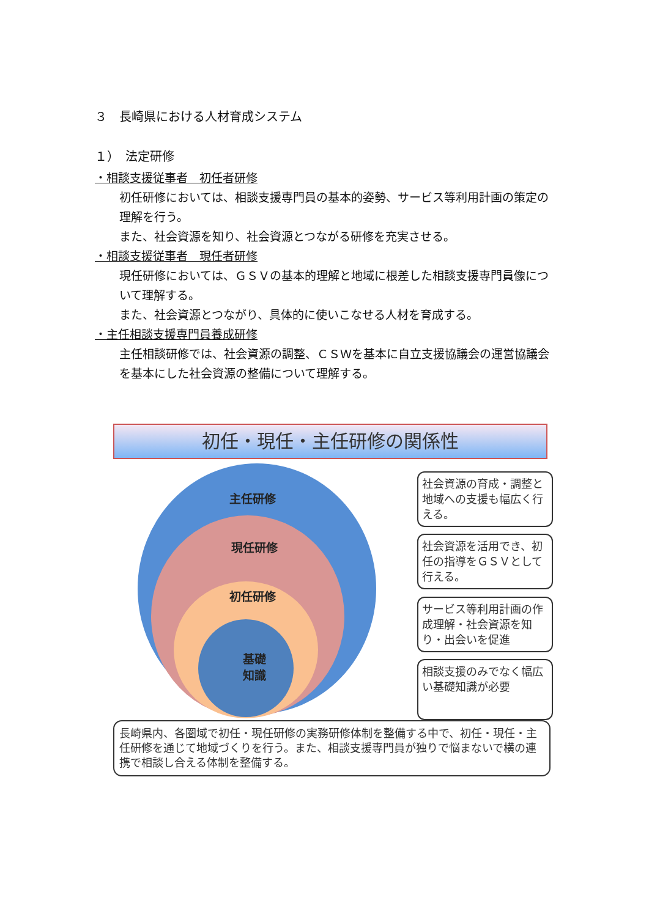３　長崎県における人材育成システム
１）　法定研修
・相談支援従事者　初任者研修
初任研修においては、相談支援専門員の基本的姿勢、サービス等利用計画の策定の理解を行う。
また、社会資源を知り、社会資源とつながる研修を充実させる。
・相談支援従事者　現任者研修
現任研修においては、ＧＳＶの基本的理解と地域に根差した相談支援専門員像について理解する。
また、社会資源とつながり、具体的に使いこなせる人材を育成する。
・主任相談支援専門員養成研修
主任相談研修では、社会資源の調整、ＣＳＷを基本に自立支援協議会の運営協議会を基本にした社会資源の整備について理解する。
初任・現任・主任研修の関係性
主任研修
現任研修
初任研修
基礎
知識
社会資源の育成・調整と地域への支援も幅広く行える。
社会資源を活用でき、初任の指導をＧＳＶとして行える。
サービス等利用計画の作成理解・社会資源を知り・出会いを促進
相談支援のみでなく幅広い基礎知識が必要
長崎県内、各圏域で初任・現任研修の実務研修体制を整備する中で、初任・現任・主任研修を通じて地域づくりを行う。また、相談支援専門員が独りで悩まないで横の連携で相談し合える体制を整備する。